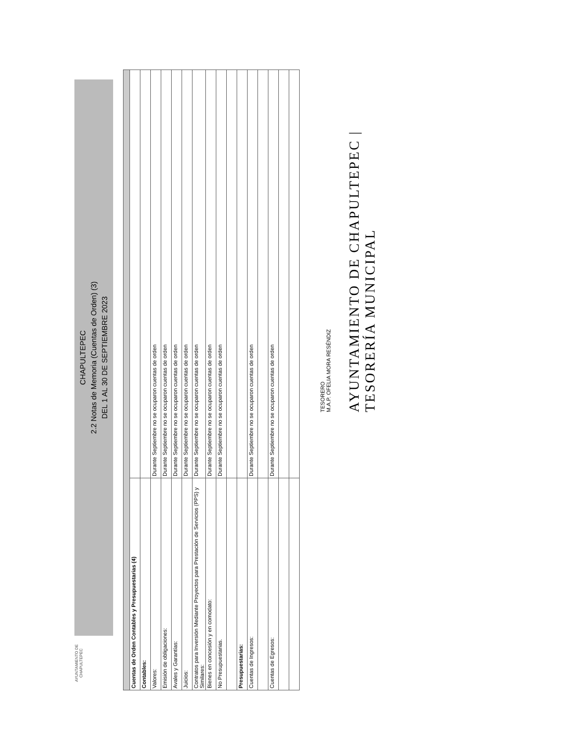AYUNTAMIENTO DE CHAPULTEPEC
CHAPULTEPEC
2.2 Notas de Memoria (Cuentas de Orden) (3)
DEL 1 AL 30 DE SEPTIEMBRE 2023
| Cuentas de Orden Contables y Presupuestarias (4) | |
| Contables: | |
| Valores: | Durante Septiembre no se ocuparon cuentas de orden |
| Emisión de obligaciones: | Durante Septiembre no se ocuparon cuentas de orden |
| Avales y Garantías: | Durante Septiembre no se ocuparon cuentas de orden |
| Juicios: | Durante Septiembre no se ocuparon cuentas de orden |
| Contratos para Inversión Mediante Proyectos para Prestación de Servicios (PPS) y Similares: | Durante Septiembre no se ocuparon cuentas de orden |
| Bienes en concesión y en comodato: | Durante Septiembre no se ocuparon cuentas de orden |
| No Presupuestarias. | Durante Septiembre no se ocuparon cuentas de orden |
| Presupuestarias: | |
| Cuentas de Ingresos: | Durante Septiembre no se ocuparon cuentas de orden |
| Cuentas de Egresos: | Durante Septiembre no se ocuparon cuentas de orden |
TESORERO
M.A.P. OFELIA MORA RESÉNDIZ
AYUNTAMIENTO DE CHAPULTEPEC | TESORERÍA MUNICIPAL